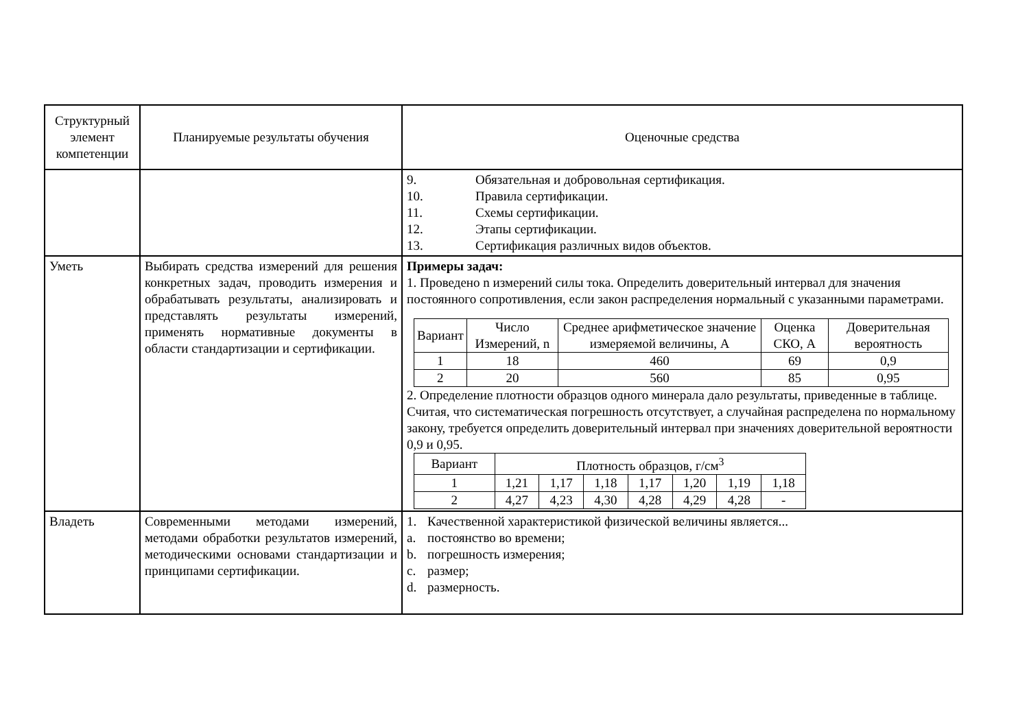| Структурный элемент компетенции | Планируемые результаты обучения | Оценочные средства |
| | | 9. Обязательная и добровольная сертификация. 10. Правила сертификации. 11. Схемы сертификации. 12. Этапы сертификации. 13. Сертификация различных видов объектов. |
| Уметь | Выбирать средства измерений для решения конкретных задач, проводить измерения и обрабатывать результаты, анализировать и представлять результаты измерений, применять нормативные документы в области стандартизации и сертификации. | Примеры задач: 1. Проведено n измерений силы тока. Определить доверительный интервал для значения постоянного сопротивления, если закон распределения нормальный с указанными параметрами. / Вариант / Число Измерений, n / Среднее арифметическое значение измеряемой величины, А / Оценка СКО, А / Доверительная вероятность / / 1 / 18 / 460 / 69 / 0,9 / / 2 / 20 / 560 / 85 / 0,95 / 2. Определение плотности образцов одного минерала дало результаты, приведенные в таблице. Считая, что систематическая погрешность отсутствует, а случайная распределена по нормальному закону, требуется определить доверительный интервал при значениях доверительной вероятности 0,9 и 0,95. / Вариант / Плотность образцов, г/см<sup>3</sup> / / / / / / / / 1 / 1,21 / 1,17 / 1,18 / 1,17 / 1,20 / 1,19 / 1,18 / / 2 / 4,27 / 4,23 / 4,30 / 4,28 / 4,29 / 4,28 / - / |
| Владеть | Современными методами измерений, методами обработки результатов измерений, методическими основами стандартизации и принципами сертификации. | 1. Качественной характеристикой физической величины является... a. постоянство во времени; b. погрешность измерения; c. размер; d. размерность. |